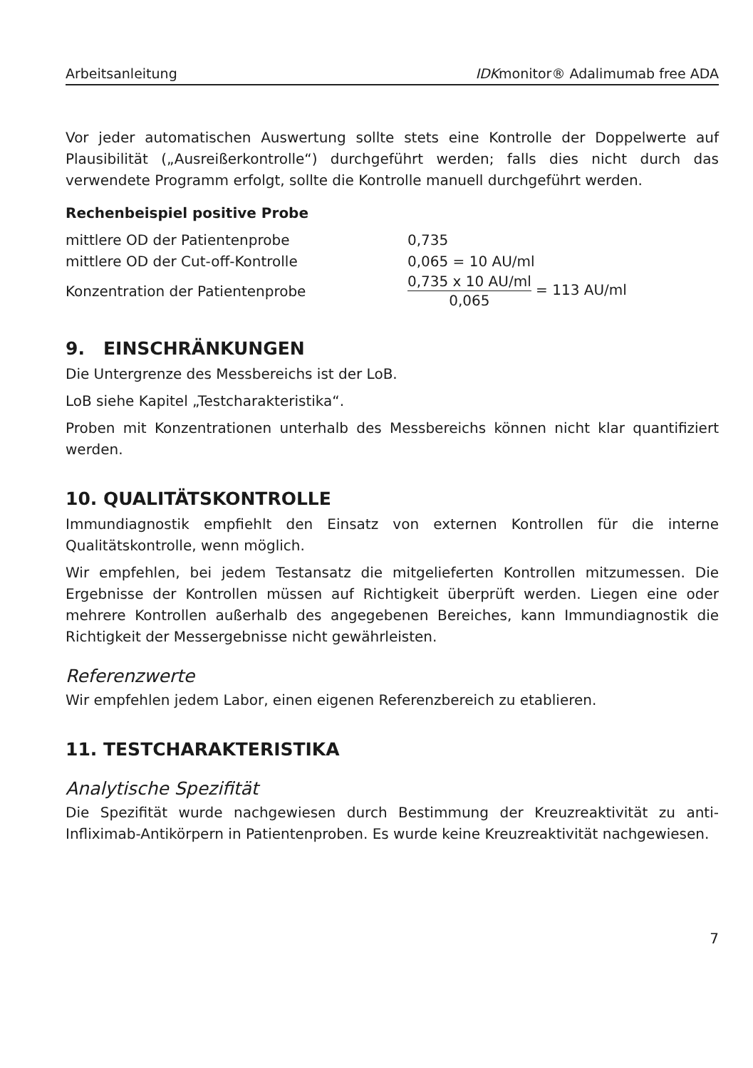Arbeitsanleitung IDKmonitor® Adalimumab free ADA
Vor jeder automatischen Auswertung sollte stets eine Kontrolle der Doppelwerte auf Plausibilität („Ausreißerkontrolle“) durchgeführt werden; falls dies nicht durch das verwendete Programm erfolgt, sollte die Kontrolle manuell durchgeführt werden.
Rechenbeispiel positive Probe
mittlere OD der Patientenprobe 0,735
mittlere OD der Cut-off-Kontrolle 0,065 = 10 AU/ml
Konzentration der Patientenprobe 0,735 x 10 AU/ml 0,065 = 113 AU/ml
9. EINSCHRÄNKUNGEN
Die Untergrenze des Messbereichs ist der LoB.
LoB siehe Kapitel „Testcharakteristika“.
Proben mit Konzentrationen unterhalb des Messbereichs können nicht klar quantifiziert werden.
10. QUALITÄTSKONTROLLE
Immundiagnostik empfiehlt den Einsatz von externen Kontrollen für die interne Qualitätskontrolle, wenn möglich.
Wir empfehlen, bei jedem Testansatz die mitgelieferten Kontrollen mitzumessen. Die Ergebnisse der Kontrollen müssen auf Richtigkeit überprüft werden. Liegen eine oder mehrere Kontrollen außerhalb des angegebenen Bereiches, kann Immundiagnostik die Richtigkeit der Messergebnisse nicht gewährleisten.
Referenzwerte
Wir empfehlen jedem Labor, einen eigenen Referenzbereich zu etablieren.
11. TESTCHARAKTERISTIKA
Analytische Spezifität
Die Spezifität wurde nachgewiesen durch Bestimmung der Kreuzreaktivität zu anti-Infliximab-Antikörpern in Patientenproben. Es wurde keine Kreuzreaktivität nachgewiesen.
7